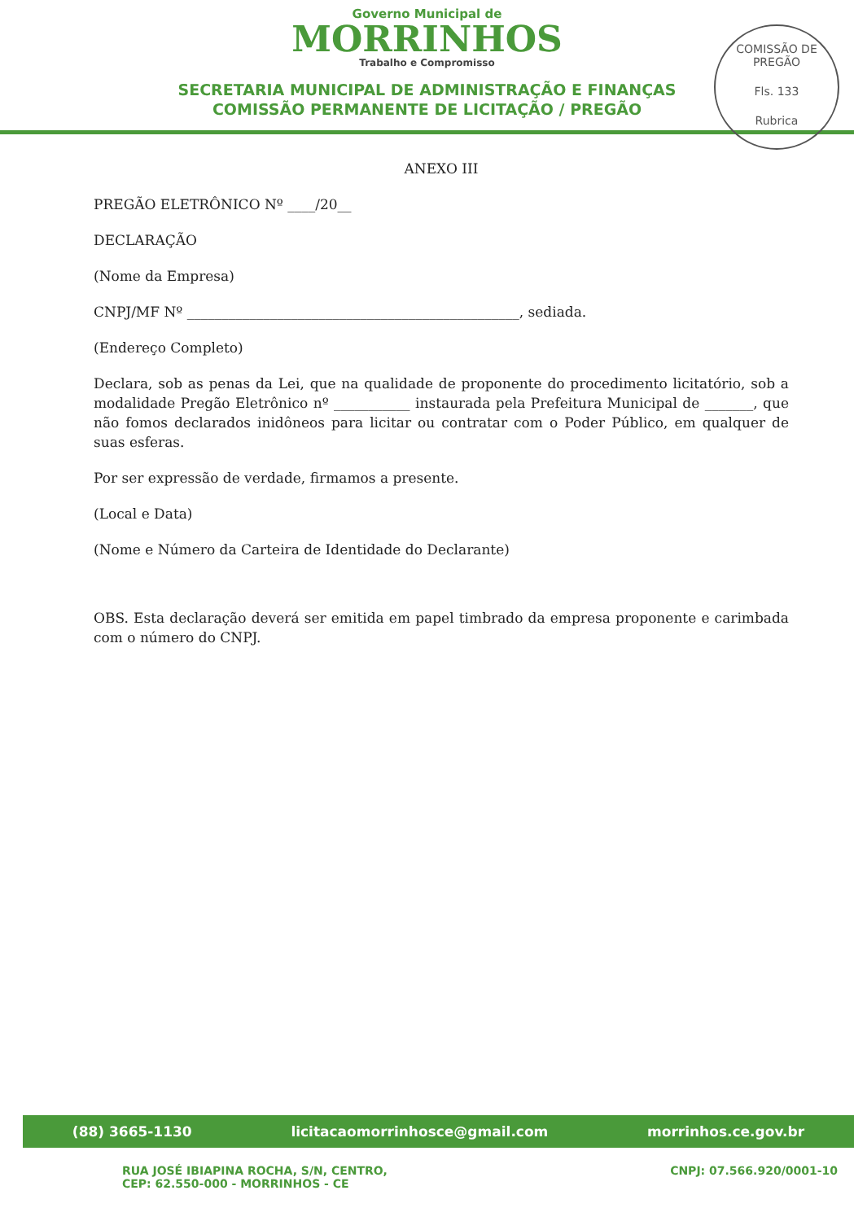Governo Municipal de
MORRINHOS
Trabalho e Compromisso
SECRETARIA MUNICIPAL DE ADMINISTRAÇÃO E FINANÇAS
COMISSÃO PERMANENTE DE LICITAÇÃO / PREGÃO
COMISSÃO DE PREGÃO
Fls. 133
Rubrica
ANEXO III
PREGÃO ELETRÔNICO Nº ____/20__
DECLARAÇÃO
(Nome da Empresa)
CNPJ/MF Nº ________________________________________________, sediada.
(Endereço Completo)
Declara, sob as penas da Lei, que na qualidade de proponente do procedimento licitatório, sob a modalidade Pregão Eletrônico nº ___________ instaurada pela Prefeitura Municipal de _______, que não fomos declarados inidôneos para licitar ou contratar com o Poder Público, em qualquer de suas esferas.
Por ser expressão de verdade, firmamos a presente.
(Local e Data)
(Nome e Número da Carteira de Identidade do Declarante)
OBS. Esta declaração deverá ser emitida em papel timbrado da empresa proponente e carimbada com o número do CNPJ.
(88) 3665-1130 licitacaomorrinhosce@gmail.com morrinhos.ce.gov.br
RUA JOSÉ IBIAPINA ROCHA, S/N, CENTRO,
CEP: 62.550-000 - MORRINHOS - CE CNPJ: 07.566.920/0001-10